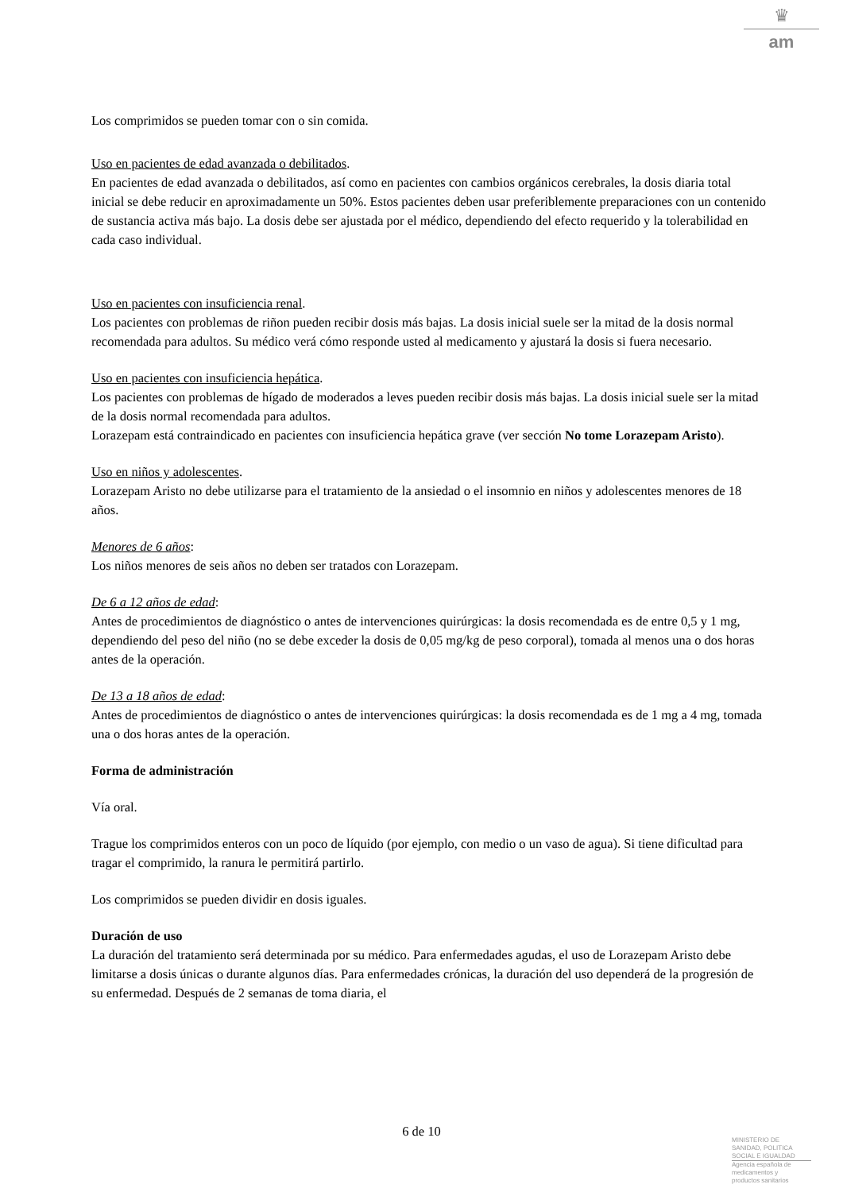♛
am
Los comprimidos se pueden tomar con o sin comida.
Uso en pacientes de edad avanzada o debilitados.
En pacientes de edad avanzada o debilitados, así como en pacientes con cambios orgánicos cerebrales, la dosis diaria total inicial se debe reducir en aproximadamente un 50%. Estos pacientes deben usar preferiblemente preparaciones con un contenido de sustancia activa más bajo. La dosis debe ser ajustada por el médico, dependiendo del efecto requerido y la tolerabilidad en cada caso individual.
Uso en pacientes con insuficiencia renal.
Los pacientes con problemas de riñon pueden recibir dosis más bajas. La dosis inicial suele ser la mitad de la dosis normal recomendada para adultos. Su médico verá cómo responde usted al medicamento y ajustará la dosis si fuera necesario.
Uso en pacientes con insuficiencia hepática.
Los pacientes con problemas de hígado de moderados a leves pueden recibir dosis más bajas. La dosis inicial suele ser la mitad de la dosis normal recomendada para adultos.
Lorazepam está contraindicado en pacientes con insuficiencia hepática grave (ver sección No tome Lorazepam Aristo).
Uso en niños y adolescentes.
Lorazepam Aristo no debe utilizarse para el tratamiento de la ansiedad o el insomnio en niños y adolescentes menores de 18 años.
Menores de 6 años:
Los niños menores de seis años no deben ser tratados con Lorazepam.
De 6 a 12 años de edad:
Antes de procedimientos de diagnóstico o antes de intervenciones quirúrgicas: la dosis recomendada es de entre 0,5 y 1 mg, dependiendo del peso del niño (no se debe exceder la dosis de 0,05 mg/kg de peso corporal), tomada al menos una o dos horas antes de la operación.
De 13 a 18 años de edad:
Antes de procedimientos de diagnóstico o antes de intervenciones quirúrgicas: la dosis recomendada es de 1 mg a 4 mg, tomada una o dos horas antes de la operación.
Forma de administración
Vía oral.
Trague los comprimidos enteros con un poco de líquido (por ejemplo, con medio o un vaso de agua). Si tiene dificultad para tragar el comprimido, la ranura le permitirá partirlo.
Los comprimidos se pueden dividir en dosis iguales.
Duración de uso
La duración del tratamiento será determinada por su médico. Para enfermedades agudas, el uso de Lorazepam Aristo debe limitarse a dosis únicas o durante algunos días. Para enfermedades crónicas, la duración del uso dependerá de la progresión de su enfermedad. Después de 2 semanas de toma diaria, el
6 de 10
MINISTERIO DE
SANIDAD, POLITICA
SOCIAL E IGUALDAD
Agencia española de
medicamentos y
productos sanitarios